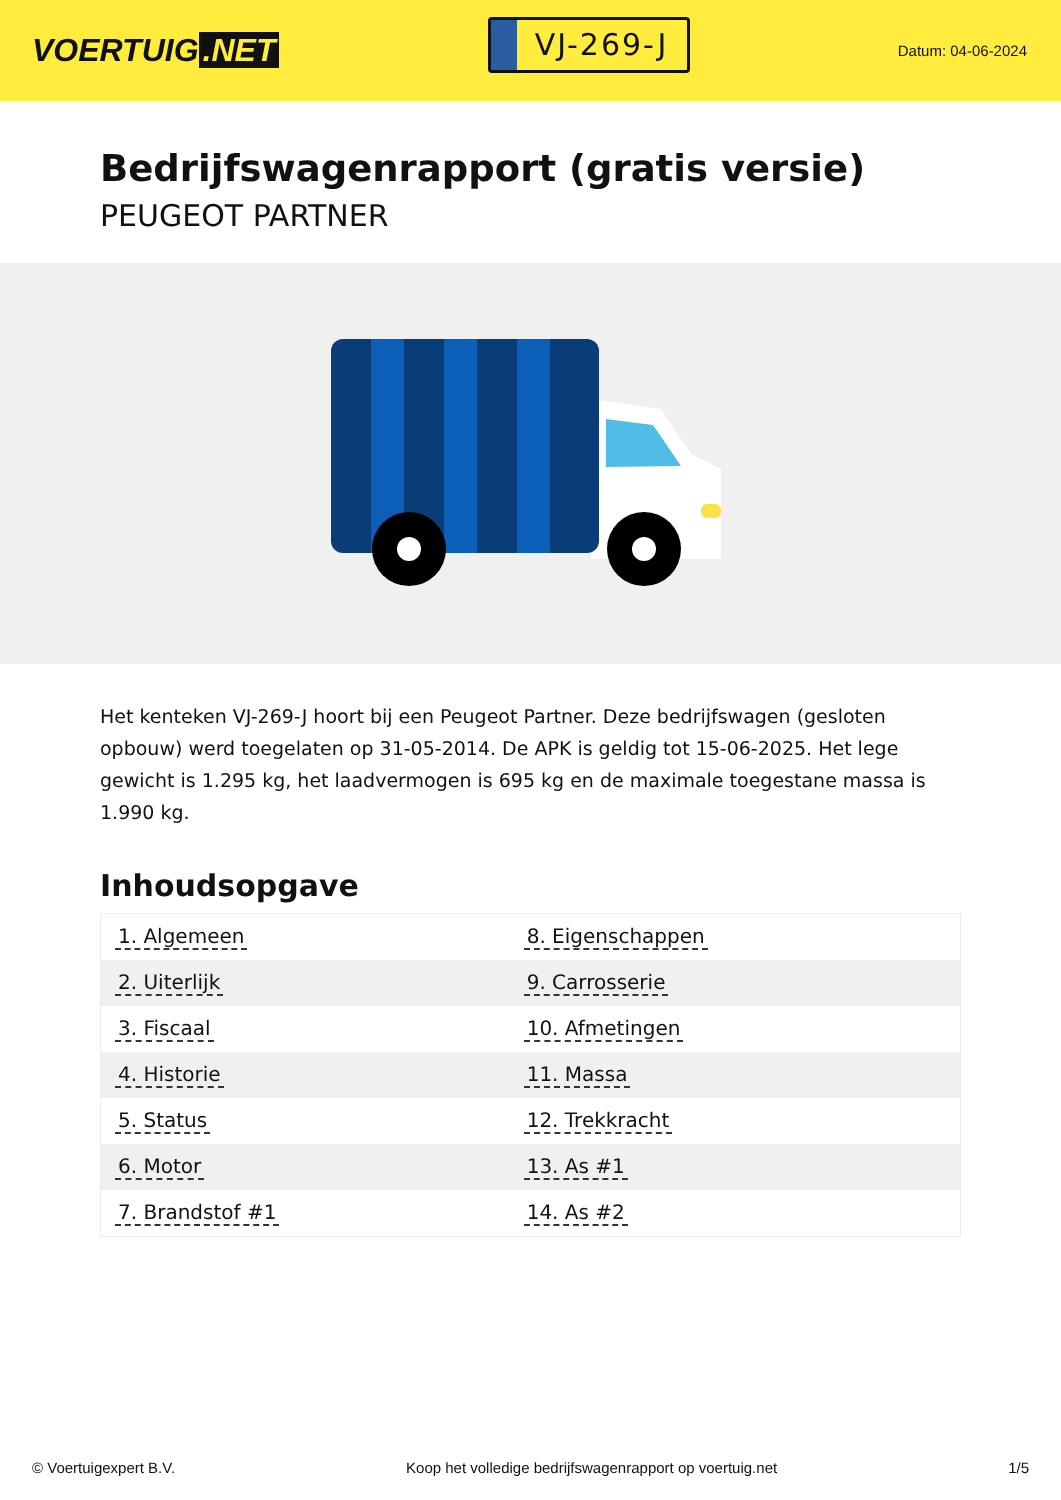VOERTUIG.NET
VJ-269-J
Datum: 04-06-2024
Bedrijfswagenrapport (gratis versie)
PEUGEOT PARTNER
Het kenteken VJ-269-J hoort bij een Peugeot Partner. Deze bedrijfswagen (gesloten opbouw) werd toegelaten op 31-05-2014. De APK is geldig tot 15-06-2025. Het lege gewicht is 1.295 kg, het laadvermogen is 695 kg en de maximale toegestane massa is 1.990 kg.
Inhoudsopgave
| 1. Algemeen | 8. Eigenschappen |
| 2. Uiterlijk | 9. Carrosserie |
| 3. Fiscaal | 10. Afmetingen |
| 4. Historie | 11. Massa |
| 5. Status | 12. Trekkracht |
| 6. Motor | 13. As #1 |
| 7. Brandstof #1 | 14. As #2 |
© Voertuigexpert B.V. Koop het volledige bedrijfswagenrapport op voertuig.net 1/5